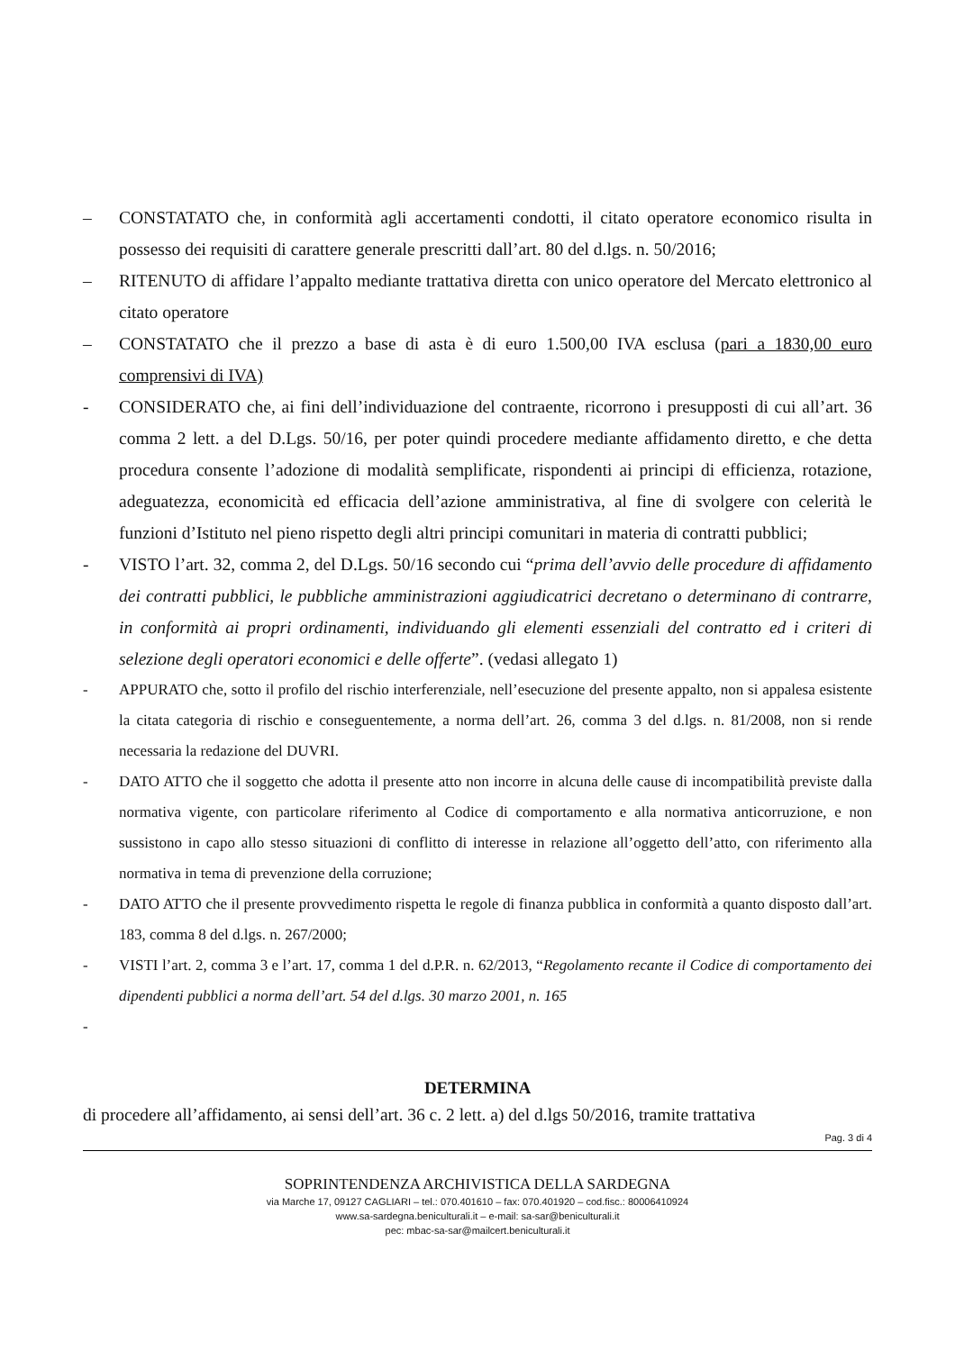– CONSTATATO che, in conformità agli accertamenti condotti, il citato operatore economico risulta in possesso dei requisiti di carattere generale prescritti dall’art. 80 del d.lgs. n. 50/2016;
– RITENUTO di affidare l’appalto mediante trattativa diretta con unico operatore del Mercato elettronico al citato operatore
– CONSTATATO che il prezzo a base di asta è di euro 1.500,00 IVA esclusa (pari a 1830,00 euro comprensivi di IVA)
- CONSIDERATO che, ai fini dell’individuazione del contraente, ricorrono i presupposti di cui all’art. 36 comma 2 lett. a del D.Lgs. 50/16, per poter quindi procedere mediante affidamento diretto, e che detta procedura consente l’adozione di modalità semplificate, rispondenti ai principi di efficienza, rotazione, adeguatezza, economicità ed efficacia dell’azione amministrativa, al fine di svolgere con celerità le funzioni d’Istituto nel pieno rispetto degli altri principi comunitari in materia di contratti pubblici;
- VISTO l’art. 32, comma 2, del D.Lgs. 50/16 secondo cui “prima dell’avvio delle procedure di affidamento dei contratti pubblici, le pubbliche amministrazioni aggiudicatrici decretano o determinano di contrarre, in conformità ai propri ordinamenti, individuando gli elementi essenziali del contratto ed i criteri di selezione degli operatori economici e delle offerte”. (vedasi allegato 1)
- APPURATO che, sotto il profilo del rischio interferenziale, nell’esecuzione del presente appalto, non si appalesa esistente la citata categoria di rischio e conseguentemente, a norma dell’art. 26, comma 3 del d.lgs. n. 81/2008, non si rende necessaria la redazione del DUVRI.
- DATO ATTO che il soggetto che adotta il presente atto non incorre in alcuna delle cause di incompatibilità previste dalla normativa vigente, con particolare riferimento al Codice di comportamento e alla normativa anticorruzione, e non sussistono in capo allo stesso situazioni di conflitto di interesse in relazione all’oggetto dell’atto, con riferimento alla normativa in tema di prevenzione della corruzione;
- DATO ATTO che il presente provvedimento rispetta le regole di finanza pubblica in conformità a quanto disposto dall’art. 183, comma 8 del d.lgs. n. 267/2000;
- VISTI l’art. 2, comma 3 e l’art. 17, comma 1 del d.P.R. n. 62/2013, “Regolamento recante il Codice di comportamento dei dipendenti pubblici a norma dell’art. 54 del d.lgs. 30 marzo 2001, n. 165
-
DETERMINA
di procedere all’affidamento, ai sensi dell’art. 36 c. 2 lett. a) del d.lgs 50/2016, tramite trattativa
Pag. 3 di 4
SOPRINTENDENZA ARCHIVISTICA DELLA SARDEGNA
via Marche 17, 09127 CAGLIARI – tel.: 070.401610 – fax: 070.401920 – cod.fisc.: 80006410924
www.sa-sardegna.beniculturali.it – e-mail: sa-sar@beniculturali.it
pec: mbac-sa-sar@mailcert.beniculturali.it